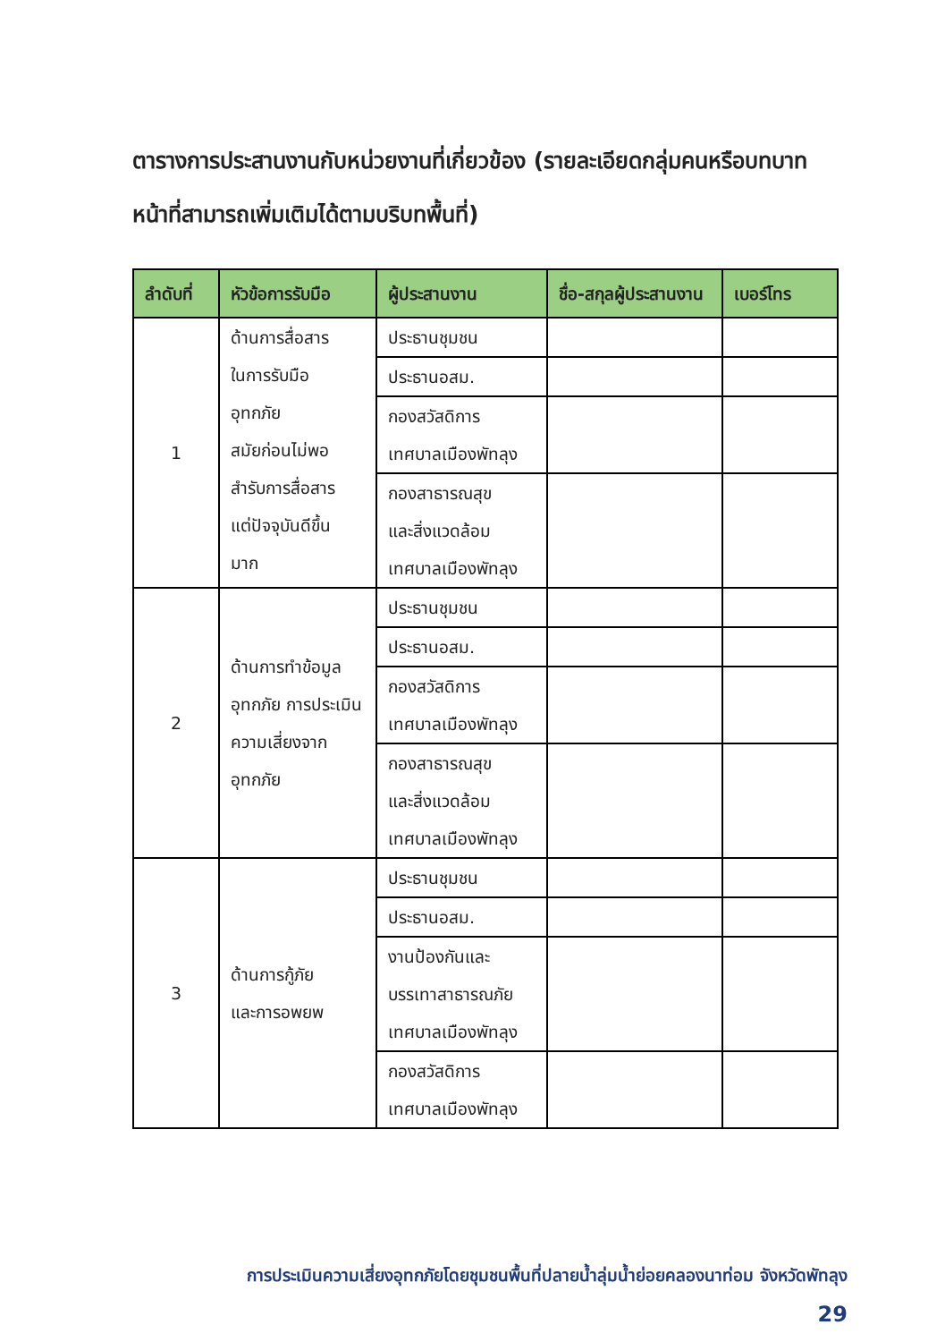ตารางการประสานงานกับหน่วยงานที่เกี่ยวข้อง (รายละเอียดกลุ่มคนหรือบทบาทหน้าที่สามารถเพิ่มเติมได้ตามบริบทพื้นที่)
| ลำดับที่ | หัวข้อการรับมือ | ผู้ประสานงาน | ชื่อ-สกุลผู้ประสานงาน | เบอร์โทร |
| --- | --- | --- | --- | --- |
| 1 | ด้านการสื่อสาร ในการรับมือ อุทกภัย สมัยก่อนไม่พอ สำรับการสื่อสาร แต่ปัจจุบันดีขึ้น มาก | ประธานชุมชน | | |
| | | ประธานอสม. | | |
| | | กองสวัสดิการ เทศบาลเมืองพัทลุง | | |
| | | กองสาธารณสุข และสิ่งแวดล้อม เทศบาลเมืองพัทลุง | | |
| 2 | ด้านการทำข้อมูลอุทกภัย การประเมินความเสี่ยงจากอุทกภัย | ประธานชุมชน | | |
| | | ประธานอสม. | | |
| | | กองสวัสดิการ เทศบาลเมืองพัทลุง | | |
| | | กองสาธารณสุข และสิ่งแวดล้อม เทศบาลเมืองพัทลุง | | |
| 3 | ด้านการกู้ภัย และการอพยพ | ประธานชุมชน | | |
| | | ประธานอสม. | | |
| | | งานป้องกันและ บรรเทาสาธารณภัย เทศบาลเมืองพัทลุง | | |
| | | กองสวัสดิการ เทศบาลเมืองพัทลุง | | |
การประเมินความเสี่ยงอุทกภัยโดยชุมชนพื้นที่ปลายน้ำลุ่มน้ำย่อยคลองนาท่อม จังหวัดพัทลุง
29